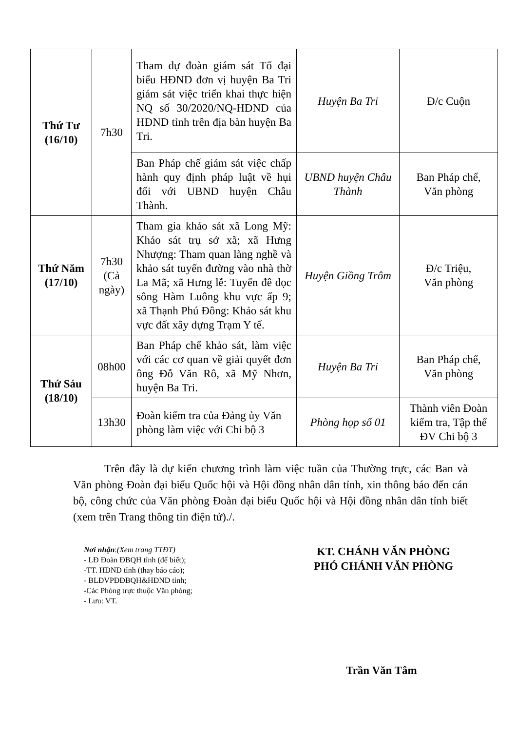| Thứ Tư (16/10) | 7h30 | Tham dự đoàn giám sát Tổ đại biểu HĐND đơn vị huyện Ba Tri giám sát việc triển khai thực hiện NQ số 30/2020/NQ-HĐND của HĐND tỉnh trên địa bàn huyện Ba Tri. | Huyện Ba Tri | Đ/c Cuộn |
| | | Ban Pháp chế giám sát việc chấp hành quy định pháp luật về hụi đối với UBND huyện Châu Thành. | UBND huyện Châu Thành | Ban Pháp chế, Văn phòng |
| Thứ Năm (17/10) | 7h30 (Cả ngày) | Tham gia khảo sát xã Long Mỹ: Khảo sát trụ sở xã; xã Hưng Nhượng: Tham quan làng nghề và khảo sát tuyến đường vào nhà thờ La Mã; xã Hưng lễ: Tuyến đê dọc sông Hàm Luông khu vực ấp 9; xã Thạnh Phú Đông: Khảo sát khu vực đất xây dựng Trạm Y tế. | Huyện Giồng Trôm | Đ/c Triệu, Văn phòng |
| Thứ Sáu (18/10) | 08h00 | Ban Pháp chế khảo sát, làm việc với các cơ quan về giải quyết đơn ông Đỗ Văn Rô, xã Mỹ Nhơn, huyện Ba Tri. | Huyện Ba Tri | Ban Pháp chế, Văn phòng |
| | 13h30 | Đoàn kiểm tra của Đảng ủy Văn phòng làm việc với Chi bộ 3 | Phòng họp số 01 | Thành viên Đoàn kiểm tra, Tập thể ĐV Chi bộ 3 |
Trên đây là dự kiến chương trình làm việc tuần của Thường trực, các Ban và Văn phòng Đoàn đại biểu Quốc hội và Hội đồng nhân dân tỉnh, xin thông báo đến cán bộ, công chức của Văn phòng Đoàn đại biểu Quốc hội và Hội đồng nhân dân tỉnh biết (xem trên Trang thông tin điện tử)./.
Nơi nhận:(Xem trang TTĐT)
- LĐ Đoàn ĐBQH tỉnh (để biết);
-TT. HĐND tỉnh (thay báo cáo);
- BLĐVPĐĐBQH&HĐND tỉnh;
-Các Phòng trực thuộc Văn phòng;
- Lưu: VT.
KT. CHÁNH VĂN PHÒNG
PHÓ CHÁNH VĂN PHÒNG
Trần Văn Tâm